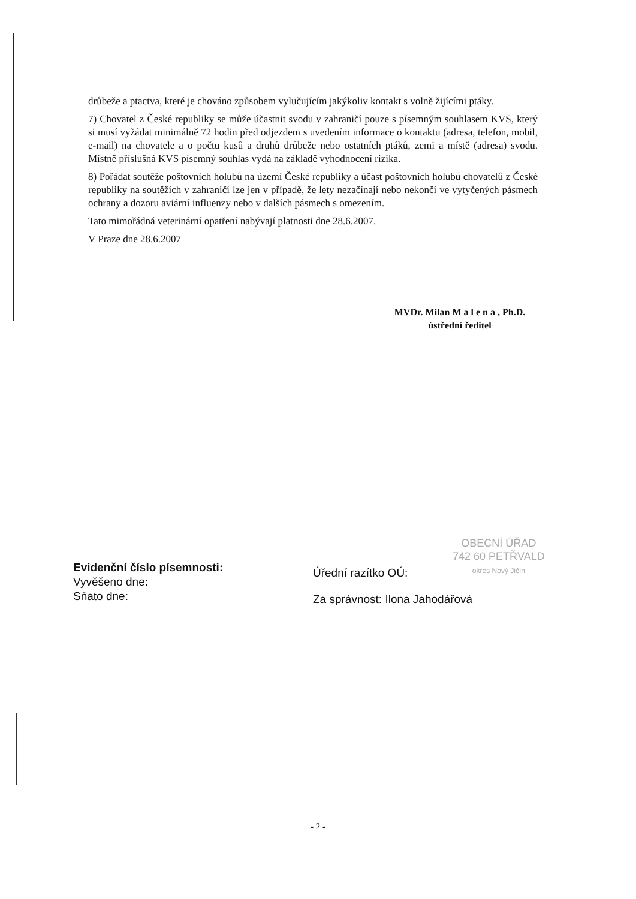drůbeže a ptactva, které je chováno způsobem vylučujícím jakýkoliv kontakt s volně žijícími ptáky.
7) Chovatel z České republiky se může účastnit svodu v zahraničí pouze s písemným souhlasem KVS, který si musí vyžádat minimálně 72 hodin před odjezdem s uvedením informace o kontaktu (adresa, telefon, mobil, e-mail) na chovatele a o počtu kusů a druhů drůbeže nebo ostatních ptáků, zemi a místě (adresa) svodu. Místně příslušná KVS písemný souhlas vydá na základě vyhodnocení rizika.
8) Pořádat soutěže poštovních holubů na území České republiky a účast poštovních holubů chovatelů z České republiky na soutěžích v zahraničí lze jen v případě, že lety nezačínají nebo nekončí ve vytyčených pásmech ochrany a dozoru aviární influenzy nebo v dalších pásmech s omezením.
Tato mimořádná veterinární opatření nabývají platnosti dne 28.6.2007.
V Praze dne 28.6.2007
MVDr. Milan M a l e n a , Ph.D.
ústřední ředitel
OBECNÍ ÚŘAD
742 60 PETŘVALD
okres Nový Jičín
Evidenční číslo písemnosti:
Vyvěšeno dne:
Sňato dne:
Úřední razítko OÚ:
Za správnost: Ilona Jahodářová
- 2 -